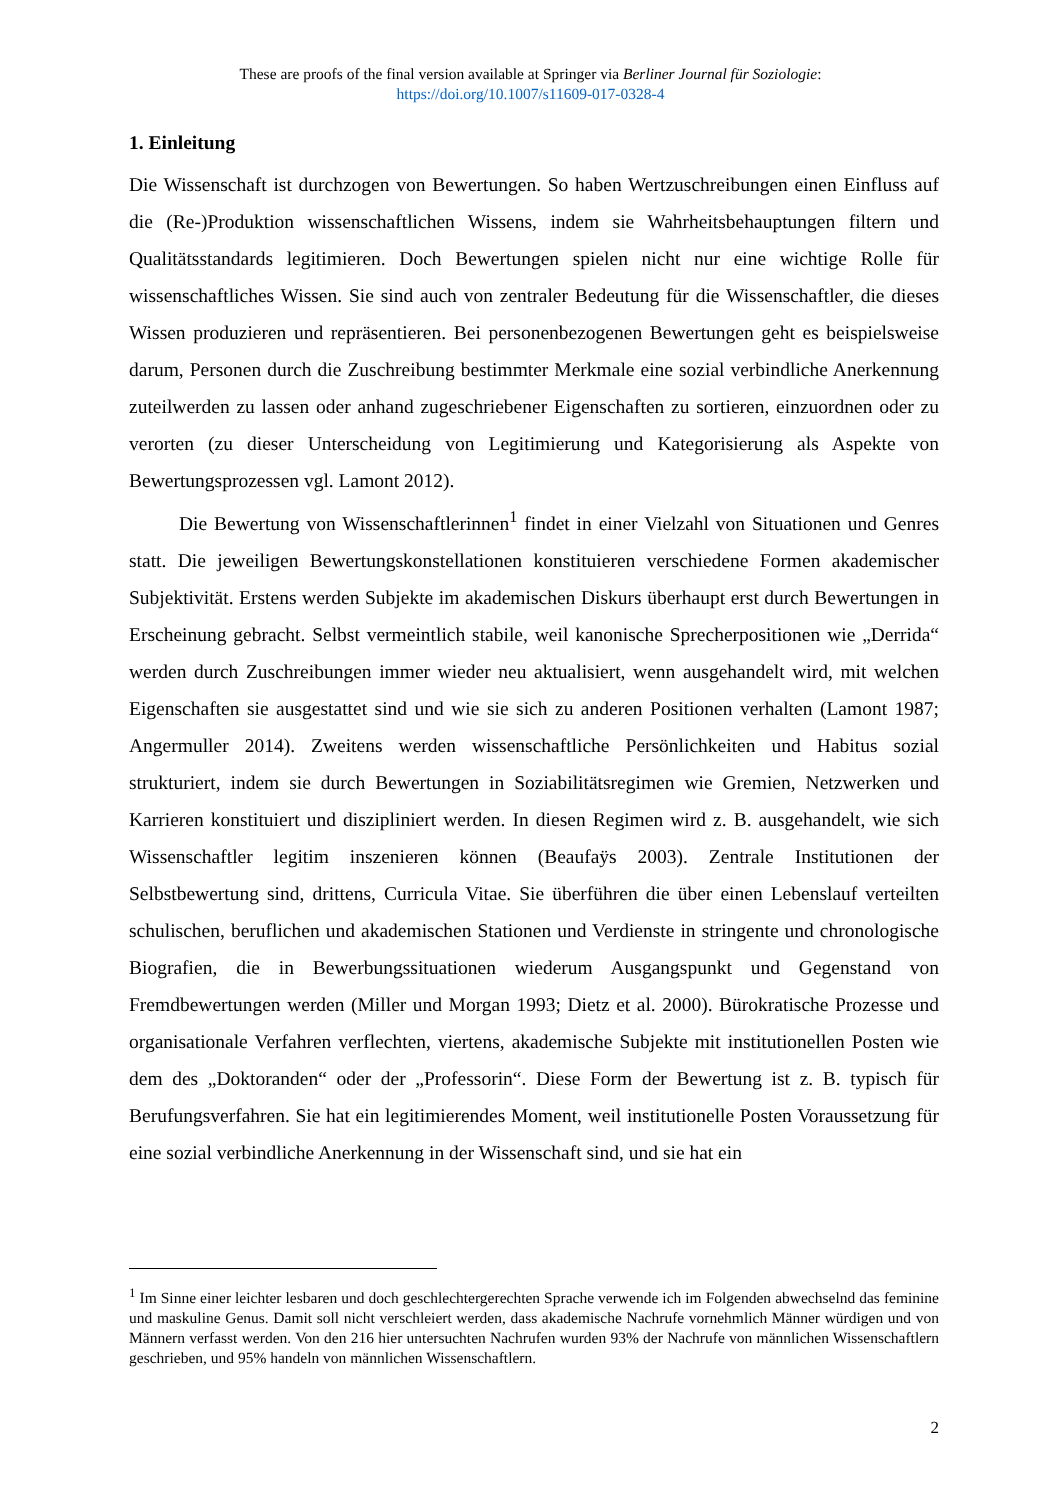These are proofs of the final version available at Springer via Berliner Journal für Soziologie:
https://doi.org/10.1007/s11609-017-0328-4
1. Einleitung
Die Wissenschaft ist durchzogen von Bewertungen. So haben Wertzuschreibungen einen Einfluss auf die (Re-)Produktion wissenschaftlichen Wissens, indem sie Wahrheitsbehauptungen filtern und Qualitätsstandards legitimieren. Doch Bewertungen spielen nicht nur eine wichtige Rolle für wissenschaftliches Wissen. Sie sind auch von zentraler Bedeutung für die Wissenschaftler, die dieses Wissen produzieren und repräsentieren. Bei personenbezogenen Bewertungen geht es beispielsweise darum, Personen durch die Zuschreibung bestimmter Merkmale eine sozial verbindliche Anerkennung zuteilwerden zu lassen oder anhand zugeschriebener Eigenschaften zu sortieren, einzuordnen oder zu verorten (zu dieser Unterscheidung von Legitimierung und Kategorisierung als Aspekte von Bewertungsprozessen vgl. Lamont 2012).
Die Bewertung von Wissenschaftlerinnen<sup>1</sup> findet in einer Vielzahl von Situationen und Genres statt. Die jeweiligen Bewertungskonstellationen konstituieren verschiedene Formen akademischer Subjektivität. Erstens werden Subjekte im akademischen Diskurs überhaupt erst durch Bewertungen in Erscheinung gebracht. Selbst vermeintlich stabile, weil kanonische Sprecherpositionen wie „Derrida“ werden durch Zuschreibungen immer wieder neu aktualisiert, wenn ausgehandelt wird, mit welchen Eigenschaften sie ausgestattet sind und wie sie sich zu anderen Positionen verhalten (Lamont 1987; Angermuller 2014). Zweitens werden wissenschaftliche Persönlichkeiten und Habitus sozial strukturiert, indem sie durch Bewertungen in Soziabilitätsregimen wie Gremien, Netzwerken und Karrieren konstituiert und diszipliniert werden. In diesen Regimen wird z. B. ausgehandelt, wie sich Wissenschaftler legitim inszenieren können (Beaufaÿs 2003). Zentrale Institutionen der Selbstbewertung sind, drittens, Curricula Vitae. Sie überführen die über einen Lebenslauf verteilten schulischen, beruflichen und akademischen Stationen und Verdienste in stringente und chronologische Biografien, die in Bewerbungssituationen wiederum Ausgangspunkt und Gegenstand von Fremdbewertungen werden (Miller und Morgan 1993; Dietz et al. 2000). Bürokratische Prozesse und organisationale Verfahren verflechten, viertens, akademische Subjekte mit institutionellen Posten wie dem des „Doktoranden“ oder der „Professorin“. Diese Form der Bewertung ist z. B. typisch für Berufungsverfahren. Sie hat ein legitimierendes Moment, weil institutionelle Posten Voraussetzung für eine sozial verbindliche Anerkennung in der Wissenschaft sind, und sie hat ein
<sup>1</sup> Im Sinne einer leichter lesbaren und doch geschlechtergerechten Sprache verwende ich im Folgenden abwechselnd das feminine und maskuline Genus. Damit soll nicht verschleiert werden, dass akademische Nachrufe vornehmlich Männer würdigen und von Männern verfasst werden. Von den 216 hier untersuchten Nachrufen wurden 93% der Nachrufe von männlichen Wissenschaftlern geschrieben, und 95% handeln von männlichen Wissenschaftlern.
2